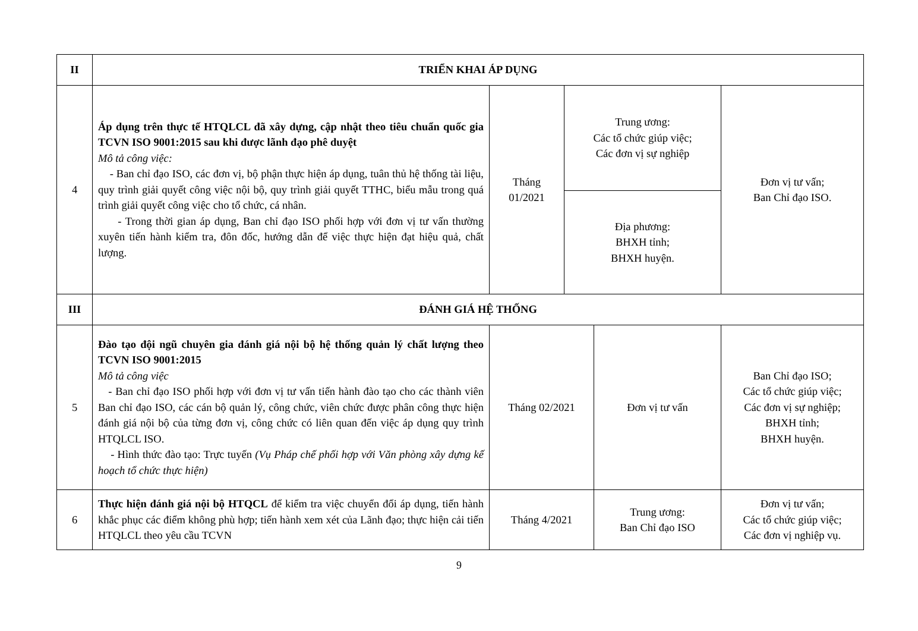| II | TRIỂN KHAI ÁP DỤNG | | | | |
| 4 | Áp dụng trên thực tế HTQLCL đã xây dựng, cập nhật theo tiêu chuẩn quốc gia TCVN ISO 9001:2015 sau khi được lãnh đạo phê duyệt Mô tả công việc: - Ban chỉ đạo ISO, các đơn vị, bộ phận thực hiện áp dụng, tuân thủ hệ thống tài liệu, quy trình giải quyết công việc nội bộ, quy trình giải quyết TTHC, biểu mẫu trong quá trình giải quyết công việc cho tổ chức, cá nhân. - Trong thời gian áp dụng, Ban chỉ đạo ISO phối hợp với đơn vị tư vấn thường xuyên tiến hành kiểm tra, đôn đốc, hướng dẫn để việc thực hiện đạt hiệu quả, chất lượng. | Tháng 01/2021 | Trung ương: Các tổ chức giúp việc; Các đơn vị sự nghiệp | | Đơn vị tư vấn; Ban Chỉ đạo ISO. |
| | | | Địa phương: BHXH tỉnh; BHXH huyện. | | |
| III | ĐÁNH GIÁ HỆ THỐNG | | | | |
| 5 | Đào tạo đội ngũ chuyên gia đánh giá nội bộ hệ thống quản lý chất lượng theo TCVN ISO 9001:2015 Mô tả công việc - Ban chỉ đạo ISO phối hợp với đơn vị tư vấn tiến hành đào tạo cho các thành viên Ban chỉ đạo ISO, các cán bộ quản lý, công chức, viên chức được phân công thực hiện đánh giá nội bộ của từng đơn vị, công chức có liên quan đến việc áp dụng quy trình HTQLCL ISO. - Hình thức đào tạo: Trực tuyến (Vụ Pháp chế phối hợp với Văn phòng xây dựng kế hoạch tổ chức thực hiện) | Tháng 02/2021 | | Đơn vị tư vấn | Ban Chỉ đạo ISO; Các tổ chức giúp việc; Các đơn vị sự nghiệp; BHXH tỉnh; BHXH huyện. |
| 6 | Thực hiện đánh giá nội bộ HTQCL để kiểm tra việc chuyển đổi áp dụng, tiến hành khắc phục các điểm không phù hợp; tiến hành xem xét của Lãnh đạo; thực hiện cải tiến HTQLCL theo yêu cầu TCVN | Tháng 4/2021 | | Trung ương: Ban Chỉ đạo ISO | Đơn vị tư vấn; Các tổ chức giúp việc; Các đơn vị nghiệp vụ. |
9